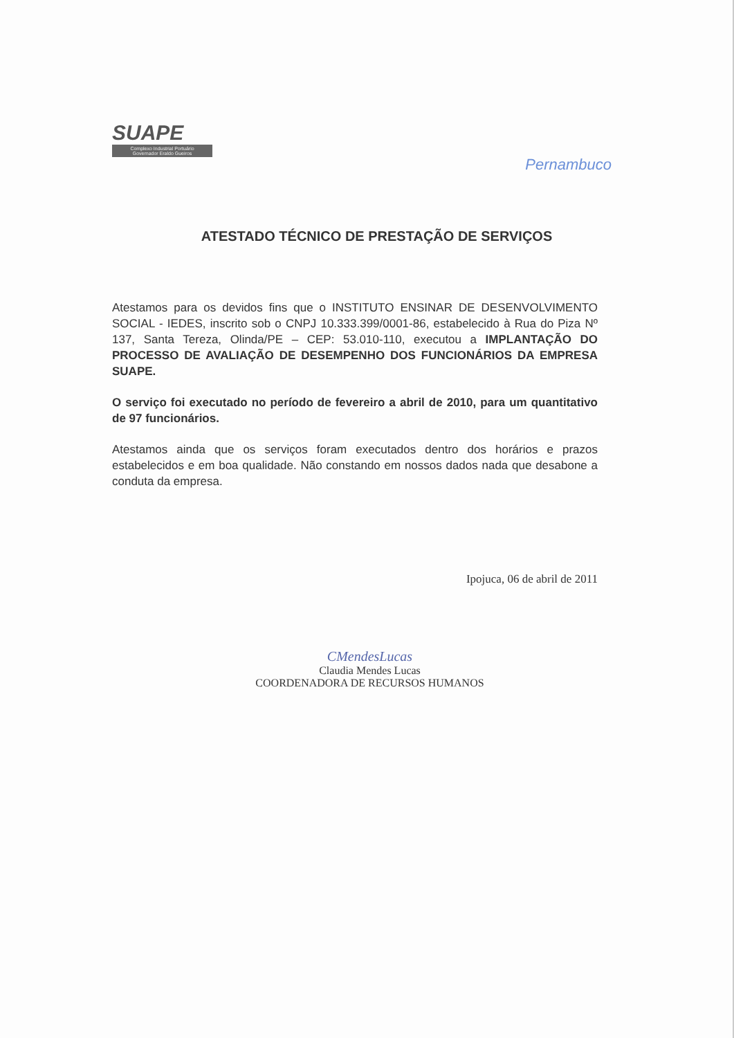SUAPE
Complexo Industrial Portuário
Governador Eraldo Gueiros
Pernambuco
ATESTADO TÉCNICO DE PRESTAÇÃO DE SERVIÇOS
Atestamos para os devidos fins que o INSTITUTO ENSINAR DE DESENVOLVIMENTO SOCIAL - IEDES, inscrito sob o CNPJ 10.333.399/0001-86, estabelecido à Rua do Piza Nº 137, Santa Tereza, Olinda/PE – CEP: 53.010-110, executou a IMPLANTAÇÃO DO PROCESSO DE AVALIAÇÃO DE DESEMPENHO DOS FUNCIONÁRIOS DA EMPRESA SUAPE.
O serviço foi executado no período de fevereiro a abril de 2010, para um quantitativo de 97 funcionários.
Atestamos ainda que os serviços foram executados dentro dos horários e prazos estabelecidos e em boa qualidade. Não constando em nossos dados nada que desabone a conduta da empresa.
Ipojuca, 06 de abril de 2011
CMendesLucas
Claudia Mendes Lucas
COORDENADORA DE RECURSOS HUMANOS